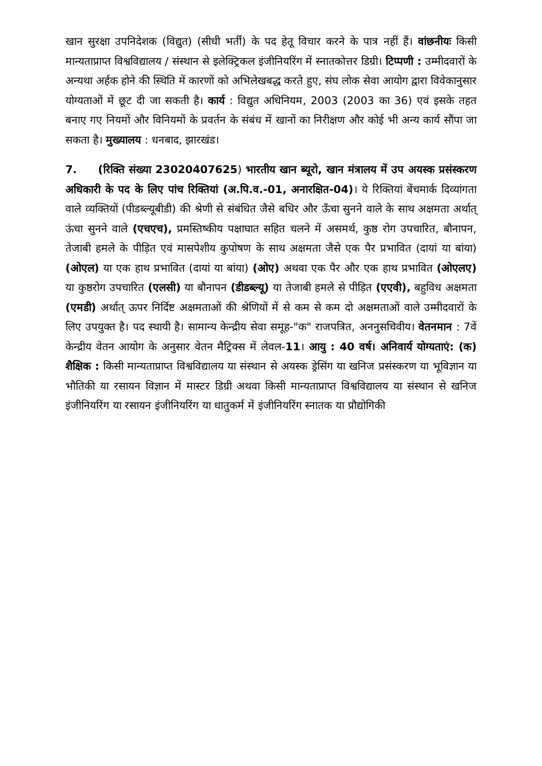खान सुरक्षा उपनिदेशक (विद्युत) (सीधी भर्ती) के पद हेतू विचार करने के पात्र नहीं हैं। वांछनीयः किसी मान्यताप्राप्त विश्वविद्यालय / संस्थान से इलेक्ट्रिकल इंजीनियरिंग में स्नातकोत्तर डिग्री। टिप्पणी : उम्मीदवारों के अन्यथा अर्हक होने की स्थिति में कारणों को अभिलेखबद्ध करते हुए, संघ लोक सेवा आयोग द्वारा विवेकानुसार योग्यताओं में छूट दी जा सकती है। कार्य : विद्युत अधिनियम, 2003 (2003 का 36) एवं इसके तहत बनाए गए नियमों और विनियमों के प्रवर्तन के संबंध में खानों का निरीक्षण और कोई भी अन्य कार्य सौंपा जा सकता है। मुख्यालय : धनबाद, झारखंड।
7. (रिक्ति संख्या 23020407625) भारतीय खान ब्यूरो, खान मंत्रालय में उप अयस्क प्रसंस्करण अधिकारी के पद के लिए पांच रिक्तियां (अ.पि.व.-01, अनारक्षित-04)। ये रिक्तियां बेंचमार्क दिव्यांगता वाले व्यक्तियों (पीडब्ल्यूबीडी) की श्रेणी से संबंधित जैसे बधिर और ऊँचा सुनने वाले के साथ अक्षमता अर्थात् ऊंचा सुनने वाले (एचएच), प्रमस्तिष्कीय पक्षाघात सहित चलने में असमर्थ, कुष्ठ रोग उपचारित, बौनापन, तेजाबी हमले के पीड़ित एवं मासपेशीय कुपोषण के साथ अक्षमता जैसे एक पैर प्रभावित (दायां या बांया) (ओएल) या एक हाथ प्रभावित (दायां या बांया) (ओए) अथवा एक पैर और एक हाथ प्रभावित (ओएलए) या कुष्ठरोग उपचारित (एलसी) या बौनापन (डीडब्ल्यू) या तेजाबी हमले से पीड़ित (एएवी), बहुविध अक्षमता (एमडी) अर्थात् ऊपर निर्दिष्ट अक्षमताओं की श्रेणियों में से कम से कम दो अक्षमताओं वाले उम्मीदवारों के लिए उपयुक्त है। पद स्थायी है। सामान्य केन्द्रीय सेवा समूह-"क" राजपत्रित, अननुसचिवीय। वेतनमान : 7वें केन्द्रीय वेतन आयोग के अनुसार वेतन मैट्रिक्स में लेवल-11। आयु : 40 वर्ष। अनिवार्य योग्यताएं: (क) शैक्षिक : किसी मान्यताप्राप्त विश्वविद्यालय या संस्थान से अयस्क ड्रेसिंग या खनिज प्रसंस्करण या भूविज्ञान या भौतिकी या रसायन विज्ञान में मास्टर डिग्री अथवा किसी मान्यताप्राप्त विश्वविद्यालय या संस्थान से खनिज इंजीनियरिंग या रसायन इंजीनियरिंग या धातुकर्म में इंजीनियरिंग स्नातक या प्रौद्योगिकी